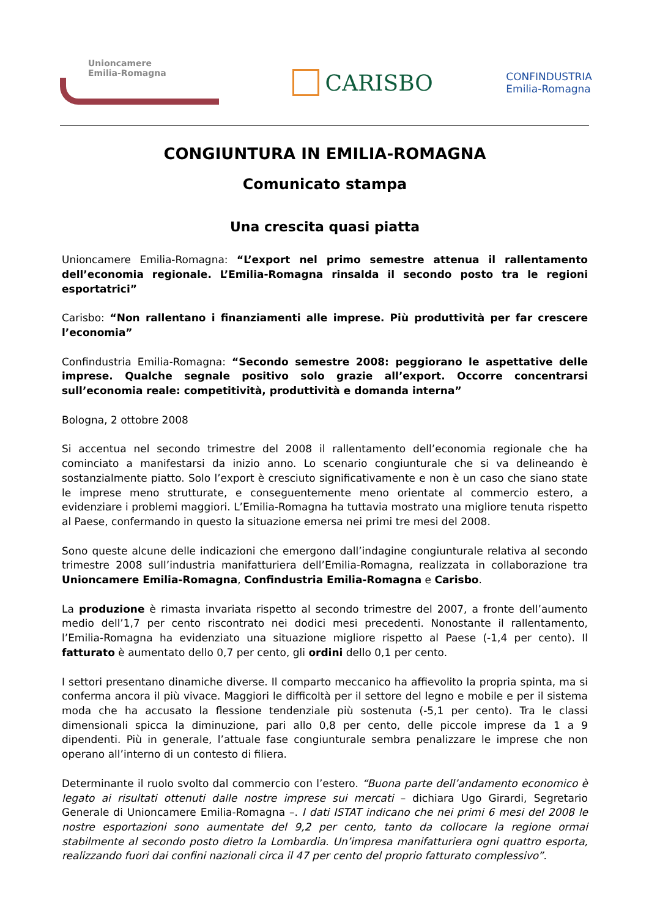Unioncamere
Emilia-Romagna
CARISBO
CONFINDUSTRIA
Emilia-Romagna
CONGIUNTURA IN EMILIA-ROMAGNA
Comunicato stampa
Una crescita quasi piatta
Unioncamere Emilia-Romagna: “L’export nel primo semestre attenua il rallentamento dell’economia regionale. L’Emilia-Romagna rinsalda il secondo posto tra le regioni esportatrici”
Carisbo: “Non rallentano i finanziamenti alle imprese. Più produttività per far crescere l’economia”
Confindustria Emilia-Romagna: “Secondo semestre 2008: peggiorano le aspettative delle imprese. Qualche segnale positivo solo grazie all’export. Occorre concentrarsi sull’economia reale: competitività, produttività e domanda interna”
Bologna, 2 ottobre 2008
Si accentua nel secondo trimestre del 2008 il rallentamento dell’economia regionale che ha cominciato a manifestarsi da inizio anno. Lo scenario congiunturale che si va delineando è sostanzialmente piatto. Solo l’export è cresciuto significativamente e non è un caso che siano state le imprese meno strutturate, e conseguentemente meno orientate al commercio estero, a evidenziare i problemi maggiori. L’Emilia-Romagna ha tuttavia mostrato una migliore tenuta rispetto al Paese, confermando in questo la situazione emersa nei primi tre mesi del 2008.
Sono queste alcune delle indicazioni che emergono dall’indagine congiunturale relativa al secondo trimestre 2008 sull’industria manifatturiera dell’Emilia-Romagna, realizzata in collaborazione tra Unioncamere Emilia-Romagna, Confindustria Emilia-Romagna e Carisbo.
La produzione è rimasta invariata rispetto al secondo trimestre del 2007, a fronte dell’aumento medio dell’1,7 per cento riscontrato nei dodici mesi precedenti. Nonostante il rallentamento, l’Emilia-Romagna ha evidenziato una situazione migliore rispetto al Paese (-1,4 per cento). Il fatturato è aumentato dello 0,7 per cento, gli ordini dello 0,1 per cento.
I settori presentano dinamiche diverse. Il comparto meccanico ha affievolito la propria spinta, ma si conferma ancora il più vivace. Maggiori le difficoltà per il settore del legno e mobile e per il sistema moda che ha accusato la flessione tendenziale più sostenuta (-5,1 per cento). Tra le classi dimensionali spicca la diminuzione, pari allo 0,8 per cento, delle piccole imprese da 1 a 9 dipendenti. Più in generale, l’attuale fase congiunturale sembra penalizzare le imprese che non operano all’interno di un contesto di filiera.
Determinante il ruolo svolto dal commercio con l’estero. “Buona parte dell’andamento economico è legato ai risultati ottenuti dalle nostre imprese sui mercati – dichiara Ugo Girardi, Segretario Generale di Unioncamere Emilia-Romagna –. I dati ISTAT indicano che nei primi 6 mesi del 2008 le nostre esportazioni sono aumentate del 9,2 per cento, tanto da collocare la regione ormai stabilmente al secondo posto dietro la Lombardia. Un’impresa manifatturiera ogni quattro esporta, realizzando fuori dai confini nazionali circa il 47 per cento del proprio fatturato complessivo”.